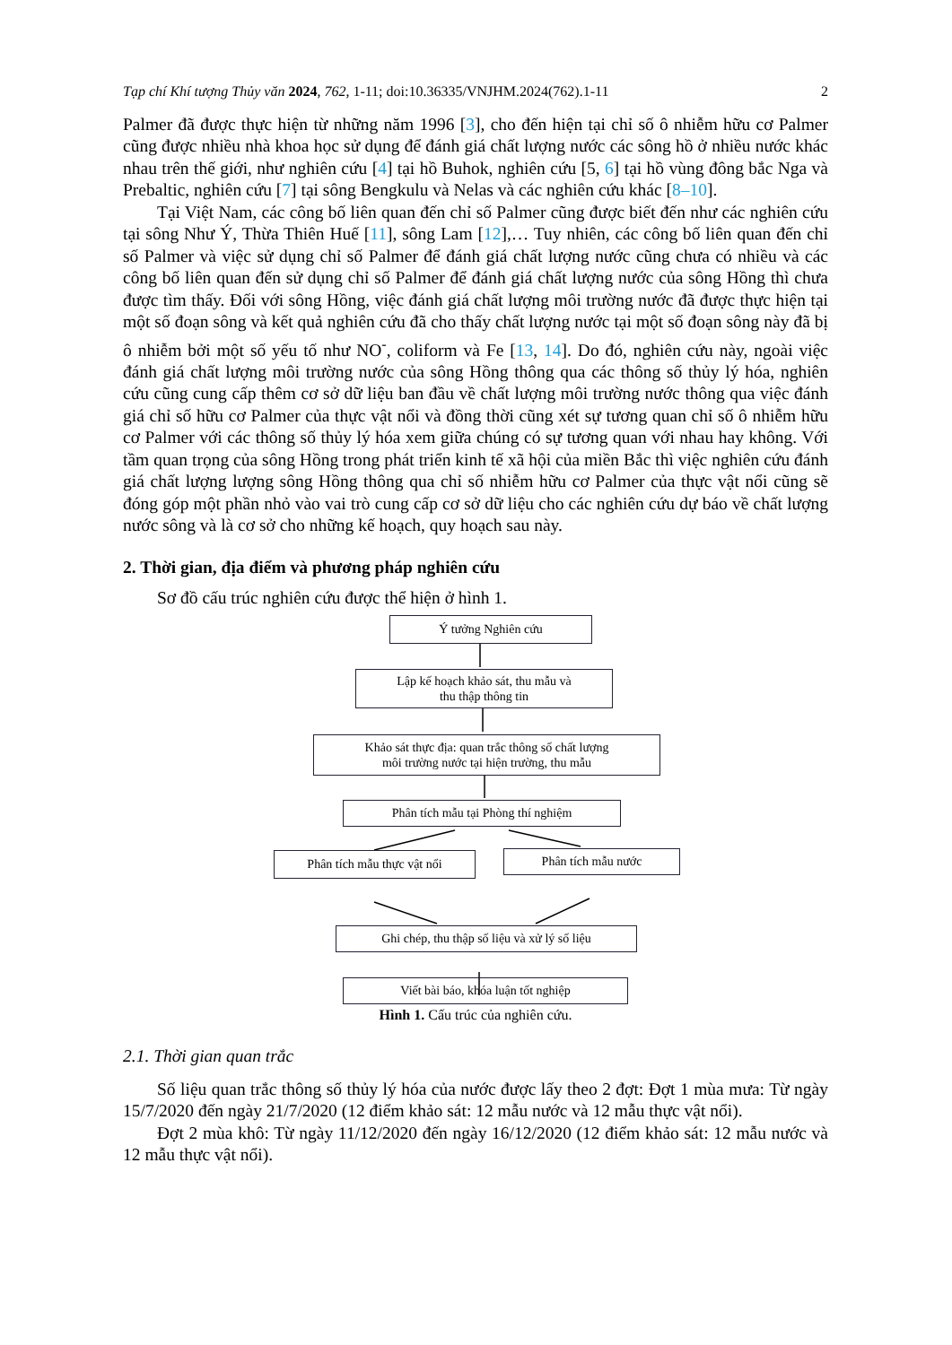Tạp chí Khí tượng Thủy văn 2024, 762, 1-11; doi:10.36335/VNJHM.2024(762).1-11 2
Palmer đã được thực hiện từ những năm 1996 [3], cho đến hiện tại chỉ số ô nhiễm hữu cơ Palmer cũng được nhiều nhà khoa học sử dụng để đánh giá chất lượng nước các sông hồ ở nhiều nước khác nhau trên thế giới, như nghiên cứu [4] tại hồ Buhok, nghiên cứu [5, 6] tại hồ vùng đông bắc Nga và Prebaltic, nghiên cứu [7] tại sông Bengkulu và Nelas và các nghiên cứu khác [8–10].
Tại Việt Nam, các công bố liên quan đến chỉ số Palmer cũng được biết đến như các nghiên cứu tại sông Như Ý, Thừa Thiên Huế [11], sông Lam [12],… Tuy nhiên, các công bố liên quan đến chỉ số Palmer và việc sử dụng chỉ số Palmer để đánh giá chất lượng nước cũng chưa có nhiều và các công bố liên quan đến sử dụng chỉ số Palmer để đánh giá chất lượng nước của sông Hồng thì chưa được tìm thấy. Đối với sông Hồng, việc đánh giá chất lượng môi trường nước đã được thực hiện tại một số đoạn sông và kết quả nghiên cứu đã cho thấy chất lượng nước tại một số đoạn sông này đã bị ô nhiễm bởi một số yếu tố như NO<sup>-</sup>, coliform và Fe [13, 14]. Do đó, nghiên cứu này, ngoài việc đánh giá chất lượng môi trường nước của sông Hồng thông qua các thông số thủy lý hóa, nghiên cứu cũng cung cấp thêm cơ sở dữ liệu ban đầu về chất lượng môi trường nước thông qua việc đánh giá chỉ số hữu cơ Palmer của thực vật nổi và đồng thời cũng xét sự tương quan chỉ số ô nhiễm hữu cơ Palmer với các thông số thủy lý hóa xem giữa chúng có sự tương quan với nhau hay không. Với tầm quan trọng của sông Hồng trong phát triển kinh tế xã hội của miền Bắc thì việc nghiên cứu đánh giá chất lượng lượng sông Hồng thông qua chỉ số nhiễm hữu cơ Palmer của thực vật nổi cũng sẽ đóng góp một phần nhỏ vào vai trò cung cấp cơ sở dữ liệu cho các nghiên cứu dự báo về chất lượng nước sông và là cơ sở cho những kế hoạch, quy hoạch sau này.
2. Thời gian, địa điểm và phương pháp nghiên cứu
Sơ đồ cấu trúc nghiên cứu được thể hiện ở hình 1.
Ý tưởng Nghiên cứu
Lập kế hoạch khảo sát, thu mẫu và
thu thập thông tin
Khảo sát thực địa: quan trắc thông số chất lượng
môi trường nước tại hiện trường, thu mẫu
Phân tích mẫu tại Phòng thí nghiệm
Phân tích mẫu thực vật nổi Phân tích mẫu nước
Ghi chép, thu thập số liệu và xử lý số liệu
Viết bài báo, khóa luận tốt nghiệp
Hình 1. Cấu trúc của nghiên cứu.
2.1. Thời gian quan trắc
Số liệu quan trắc thông số thủy lý hóa của nước được lấy theo 2 đợt: Đợt 1 mùa mưa: Từ ngày 15/7/2020 đến ngày 21/7/2020 (12 điểm khảo sát: 12 mẫu nước và 12 mẫu thực vật nổi).
Đợt 2 mùa khô: Từ ngày 11/12/2020 đến ngày 16/12/2020 (12 điểm khảo sát: 12 mẫu nước và 12 mẫu thực vật nổi).